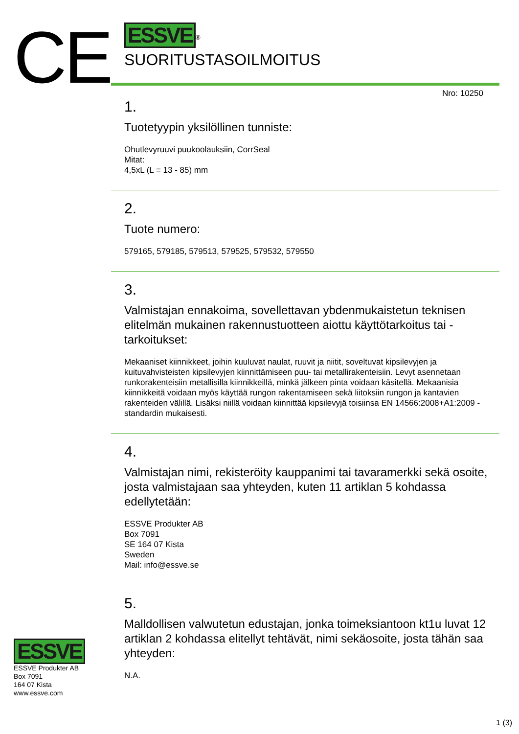CE
ESSVE
ESSVE Produkter AB
Box 7091
164 07 Kista
www.essve.com
ESSVE
<sup>®</sup>
SUORITUSTASOILMOITUS
Nro: 10250
1.
Tuotetyypin yksilöllinen tunniste:
Ohutlevyruuvi puukoolauksiin, CorrSeal
Mitat:
4,5xL (L = 13 - 85) mm
2.
Tuote numero:
579165, 579185, 579513, 579525, 579532, 579550
3.
Valmistajan ennakoima, sovellettavan ybdenmukaistetun teknisen elitelmän mukainen rakennustuotteen aiottu käyttötarkoitus tai -tarkoitukset:
Mekaaniset kiinnikkeet, joihin kuuluvat naulat, ruuvit ja niitit, soveltuvat kipsilevyjen ja kuituvahvisteisten kipsilevyjen kiinnittämiseen puu- tai metallirakenteisiin. Levyt asennetaan runkorakenteisiin metallisilla kiinnikkeillä, minkä jälkeen pinta voidaan käsitellä. Mekaanisia kiinnikkeitä voidaan myös käyttää rungon rakentamiseen sekä liitoksiin rungon ja kantavien rakenteiden välillä. Lisäksi niillä voidaan kiinnittää kipsilevyjä toisiinsa EN 14566:2008+A1:2009 -standardin mukaisesti.
4.
Valmistajan nimi, rekisteröity kauppanimi tai tavaramerkki sekä osoite, josta valmistajaan saa yhteyden, kuten 11 artiklan 5 kohdassa edellytetään:
ESSVE Produkter AB
Box 7091
SE 164 07 Kista
Sweden
Mail: info@essve.se
5.
Malldollisen valwutetun edustajan, jonka toimeksiantoon kt1u luvat 12 artiklan 2 kohdassa elitellyt tehtävät, nimi sekäosoite, josta tähän saa yhteyden:
N.A.
1 (3)